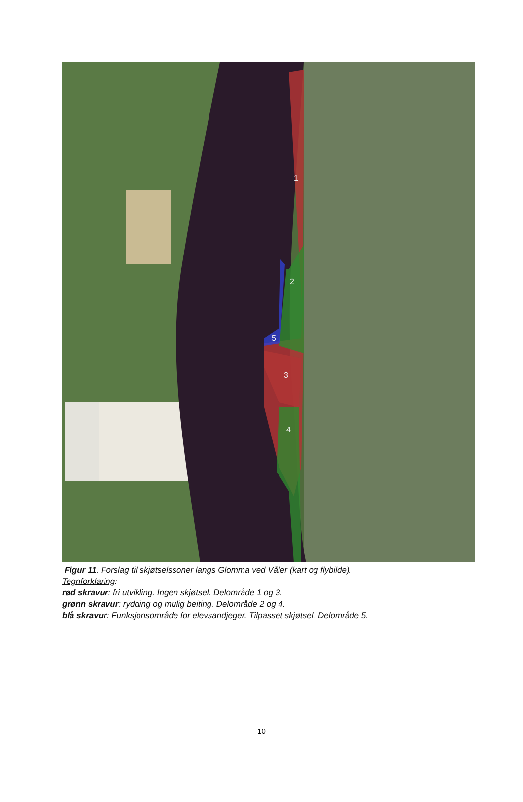1
2
3
4
5
Figur 11. Forslag til skjøtselssoner langs Glomma ved Våler (kart og flybilde).
Tegnforklaring:
rød skravur: fri utvikling. Ingen skjøtsel. Delområde 1 og 3.
grønn skravur: rydding og mulig beiting. Delområde 2 og 4.
blå skravur: Funksjonsområde for elevsandjeger. Tilpasset skjøtsel. Delområde 5.
10